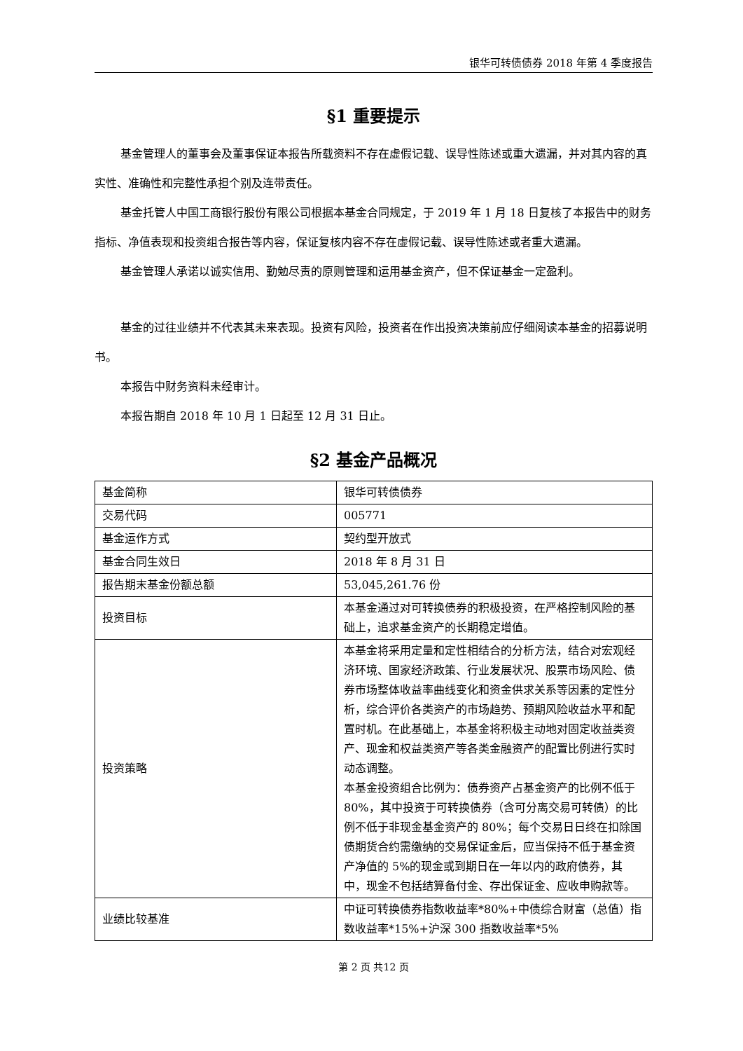银华可转债债券 2018 年第 4 季度报告
§1 重要提示
基金管理人的董事会及董事保证本报告所载资料不存在虚假记载、误导性陈述或重大遗漏，并对其内容的真实性、准确性和完整性承担个别及连带责任。
基金托管人中国工商银行股份有限公司根据本基金合同规定，于 2019 年 1 月 18 日复核了本报告中的财务指标、净值表现和投资组合报告等内容，保证复核内容不存在虚假记载、误导性陈述或者重大遗漏。
基金管理人承诺以诚实信用、勤勉尽责的原则管理和运用基金资产，但不保证基金一定盈利。
基金的过往业绩并不代表其未来表现。投资有风险，投资者在作出投资决策前应仔细阅读本基金的招募说明书。
本报告中财务资料未经审计。
本报告期自 2018 年 10 月 1 日起至 12 月 31 日止。
§2 基金产品概况
| 基金简称 | 银华可转债债券 |
| 交易代码 | 005771 |
| 基金运作方式 | 契约型开放式 |
| 基金合同生效日 | 2018 年 8 月 31 日 |
| 报告期末基金份额总额 | 53,045,261.76 份 |
| 投资目标 | 本基金通过对可转换债券的积极投资，在严格控制风险的基础上，追求基金资产的长期稳定增值。 |
| 投资策略 | 本基金将采用定量和定性相结合的分析方法，结合对宏观经济环境、国家经济政策、行业发展状况、股票市场风险、债券市场整体收益率曲线变化和资金供求关系等因素的定性分析，综合评价各类资产的市场趋势、预期风险收益水平和配置时机。在此基础上，本基金将积极主动地对固定收益类资产、现金和权益类资产等各类金融资产的配置比例进行实时动态调整。 本基金投资组合比例为：债券资产占基金资产的比例不低于 80%，其中投资于可转换债券（含可分离交易可转债）的比例不低于非现金基金资产的 80%；每个交易日日终在扣除国债期货合约需缴纳的交易保证金后，应当保持不低于基金资产净值的 5%的现金或到期日在一年以内的政府债券，其中，现金不包括结算备付金、存出保证金、应收申购款等。 |
| 业绩比较基准 | 中证可转换债券指数收益率*80%+中债综合财富（总值）指数收益率*15%+沪深 300 指数收益率*5% |
第 2 页 共12 页